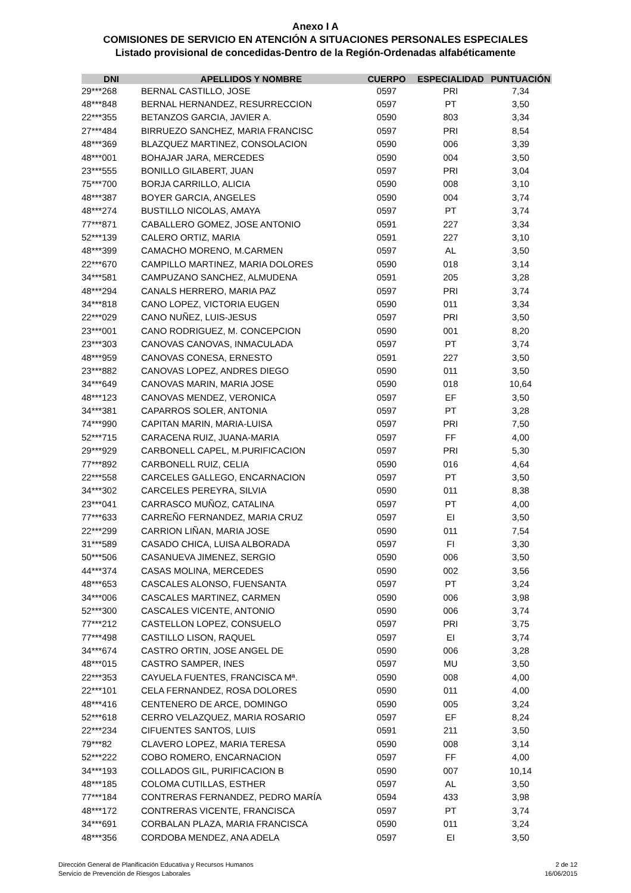Anexo I A
COMISIONES DE SERVICIO EN ATENCIÓN A SITUACIONES PERSONALES ESPECIALES
Listado provisional de concedidas-Dentro de la Región-Ordenadas alfabéticamente
| DNI | APELLIDOS Y NOMBRE | CUERPO | ESPECIALIDAD | PUNTUACIÓN |
| --- | --- | --- | --- | --- |
| 29***268 | BERNAL CASTILLO, JOSE | 0597 | PRI | 7,34 |
| 48***848 | BERNAL HERNANDEZ, RESURRECCION | 0597 | PT | 3,50 |
| 22***355 | BETANZOS GARCIA, JAVIER A. | 0590 | 803 | 3,34 |
| 27***484 | BIRRUEZO SANCHEZ, MARIA FRANCISC | 0597 | PRI | 8,54 |
| 48***369 | BLAZQUEZ MARTINEZ, CONSOLACION | 0590 | 006 | 3,39 |
| 48***001 | BOHAJAR JARA, MERCEDES | 0590 | 004 | 3,50 |
| 23***555 | BONILLO GILABERT, JUAN | 0597 | PRI | 3,04 |
| 75***700 | BORJA CARRILLO, ALICIA | 0590 | 008 | 3,10 |
| 48***387 | BOYER GARCIA, ANGELES | 0590 | 004 | 3,74 |
| 48***274 | BUSTILLO NICOLAS, AMAYA | 0597 | PT | 3,74 |
| 77***871 | CABALLERO GOMEZ, JOSE ANTONIO | 0591 | 227 | 3,34 |
| 52***139 | CALERO ORTIZ, MARIA | 0591 | 227 | 3,10 |
| 48***399 | CAMACHO MORENO, M.CARMEN | 0597 | AL | 3,50 |
| 22***670 | CAMPILLO MARTINEZ, MARIA DOLORES | 0590 | 018 | 3,14 |
| 34***581 | CAMPUZANO SANCHEZ, ALMUDENA | 0591 | 205 | 3,28 |
| 48***294 | CANALS HERRERO, MARIA PAZ | 0597 | PRI | 3,74 |
| 34***818 | CANO LOPEZ, VICTORIA EUGEN | 0590 | 011 | 3,34 |
| 22***029 | CANO NUÑEZ, LUIS-JESUS | 0597 | PRI | 3,50 |
| 23***001 | CANO RODRIGUEZ, M. CONCEPCION | 0590 | 001 | 8,20 |
| 23***303 | CANOVAS CANOVAS, INMACULADA | 0597 | PT | 3,74 |
| 48***959 | CANOVAS CONESA, ERNESTO | 0591 | 227 | 3,50 |
| 23***882 | CANOVAS LOPEZ, ANDRES DIEGO | 0590 | 011 | 3,50 |
| 34***649 | CANOVAS MARIN, MARIA JOSE | 0590 | 018 | 10,64 |
| 48***123 | CANOVAS MENDEZ, VERONICA | 0597 | EF | 3,50 |
| 34***381 | CAPARROS SOLER, ANTONIA | 0597 | PT | 3,28 |
| 74***990 | CAPITAN MARIN, MARIA-LUISA | 0597 | PRI | 7,50 |
| 52***715 | CARACENA RUIZ, JUANA-MARIA | 0597 | FF | 4,00 |
| 29***929 | CARBONELL CAPEL, M.PURIFICACION | 0597 | PRI | 5,30 |
| 77***892 | CARBONELL RUIZ, CELIA | 0590 | 016 | 4,64 |
| 22***558 | CARCELES GALLEGO, ENCARNACION | 0597 | PT | 3,50 |
| 34***302 | CARCELES PEREYRA, SILVIA | 0590 | 011 | 8,38 |
| 23***041 | CARRASCO MUÑOZ, CATALINA | 0597 | PT | 4,00 |
| 77***633 | CARREÑO FERNANDEZ, MARIA CRUZ | 0597 | EI | 3,50 |
| 22***299 | CARRION LIÑAN, MARIA JOSE | 0590 | 011 | 7,54 |
| 31***589 | CASADO CHICA, LUISA ALBORADA | 0597 | FI | 3,30 |
| 50***506 | CASANUEVA JIMENEZ, SERGIO | 0590 | 006 | 3,50 |
| 44***374 | CASAS MOLINA, MERCEDES | 0590 | 002 | 3,56 |
| 48***653 | CASCALES ALONSO, FUENSANTA | 0597 | PT | 3,24 |
| 34***006 | CASCALES MARTINEZ, CARMEN | 0590 | 006 | 3,98 |
| 52***300 | CASCALES VICENTE, ANTONIO | 0590 | 006 | 3,74 |
| 77***212 | CASTELLON LOPEZ, CONSUELO | 0597 | PRI | 3,75 |
| 77***498 | CASTILLO LISON, RAQUEL | 0597 | EI | 3,74 |
| 34***674 | CASTRO ORTIN, JOSE ANGEL DE | 0590 | 006 | 3,28 |
| 48***015 | CASTRO SAMPER, INES | 0597 | MU | 3,50 |
| 22***353 | CAYUELA FUENTES, FRANCISCA Mª. | 0590 | 008 | 4,00 |
| 22***101 | CELA FERNANDEZ, ROSA DOLORES | 0590 | 011 | 4,00 |
| 48***416 | CENTENERO DE ARCE, DOMINGO | 0590 | 005 | 3,24 |
| 52***618 | CERRO VELAZQUEZ, MARIA ROSARIO | 0597 | EF | 8,24 |
| 22***234 | CIFUENTES SANTOS, LUIS | 0591 | 211 | 3,50 |
| 79***82 | CLAVERO LOPEZ, MARIA TERESA | 0590 | 008 | 3,14 |
| 52***222 | COBO ROMERO, ENCARNACION | 0597 | FF | 4,00 |
| 34***193 | COLLADOS GIL, PURIFICACION B | 0590 | 007 | 10,14 |
| 48***185 | COLOMA CUTILLAS, ESTHER | 0597 | AL | 3,50 |
| 77***184 | CONTRERAS FERNANDEZ, PEDRO MARÍA | 0594 | 433 | 3,98 |
| 48***172 | CONTRERAS VICENTE, FRANCISCA | 0597 | PT | 3,74 |
| 34***691 | CORBALAN PLAZA, MARIA FRANCISCA | 0590 | 011 | 3,24 |
| 48***356 | CORDOBA MENDEZ, ANA ADELA | 0597 | EI | 3,50 |
Dirección General de Planificación Educativa y Recursos Humanos
Servicio de Prevención de Riesgos Laborales
2 de 12
16/06/2015